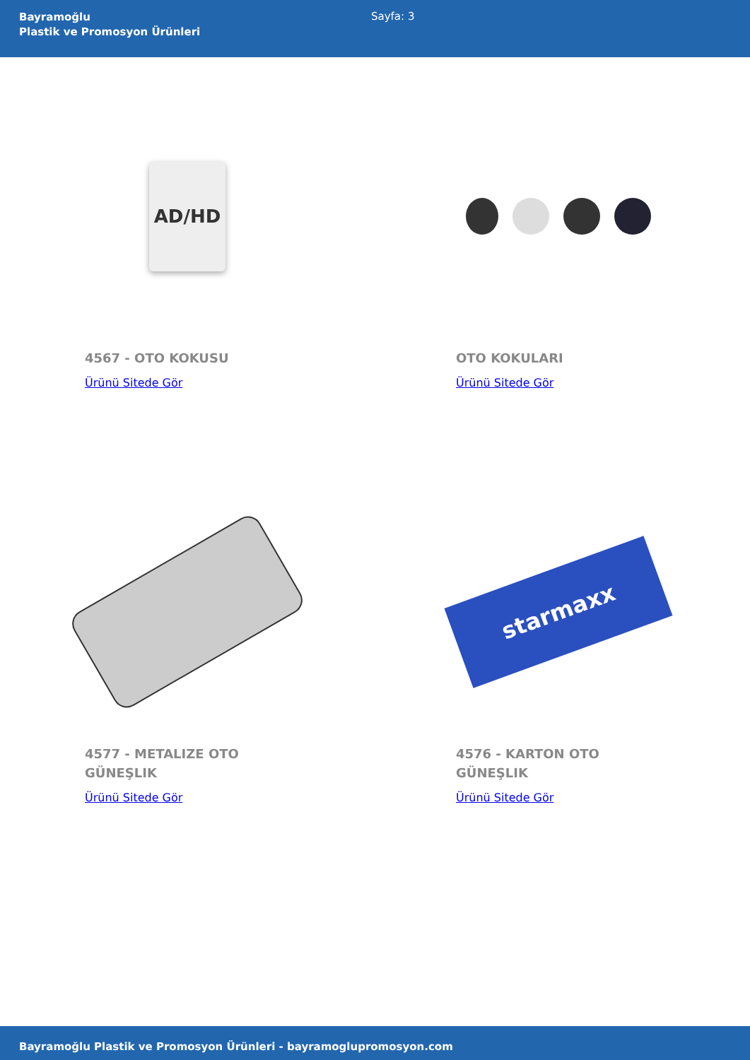Bayramoğlu
Plastik ve Promosyon Ürünleri
Sayfa: 3
AD/HD
4567 - OTO KOKUSU
Ürünü Sitede Gör
OTO KOKULARI
Ürünü Sitede Gör
4577 - METALIZE OTO GÜNEŞLIK
Ürünü Sitede Gör
starmaxx
4576 - KARTON OTO GÜNEŞLIK
Ürünü Sitede Gör
Bayramoğlu Plastik ve Promosyon Ürünleri - bayramoglupromosyon.com